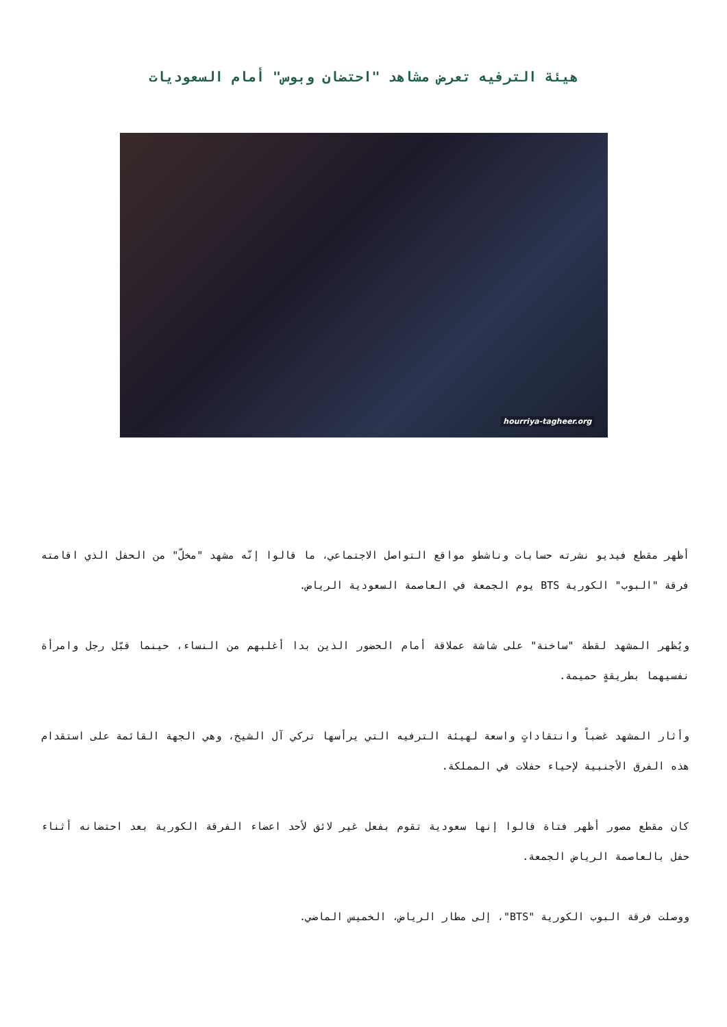هيئة الترفيه تعرض مشاهد "احتضان وبوس" أمام السعوديات
hourriya-tagheer.org
أظهر مقطع فيديو نشرته حسابات وناشطو مواقع التواصل الاجتماعي، ما قالوا إنّه مشهد "مخلّ" من الحفل الذي اقامته فرقة "البوب" الكورية BTS يوم الجمعة في العاصمة السعودية الرياض.
ويُظهر المشهد لقطة "ساخنة" على شاشة عملاقة أمام الحضور الذين بدا أغلبهم من النساء، حينما قبّل رجل وامرأة نفسيهما بطريقةٍ حميمة.
وأثار المشهد غضباً وانتقاداتٍ واسعة لهيئة الترفيه التي يرأسها تركي آل الشيخ، وهي الجهة القائمة على استقدام هذه الفرق الأجنبية لإحياء حفلات في المملكة.
كان مقطع مصور أظهر فتاة قالوا إنها سعودية تقوم بفعل غير لائق لأحد اعضاء الفرقة الكورية بعد احتضانه أثناء حفل بالعاصمة الرياض الجمعة.
ووصلت فرقة البوب الكورية "BTS"، إلى مطار الرياض، الخميس الماضي.